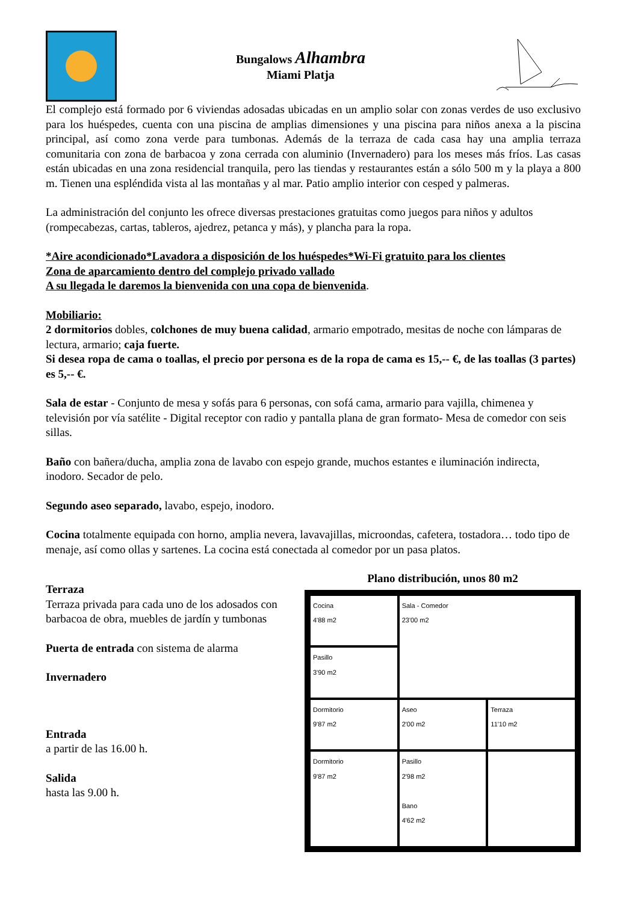Bungalows Alhambra
Miami Platja
El complejo está formado por 6 viviendas adosadas ubicadas en un amplio solar con zonas verdes de uso exclusivo para los huéspedes, cuenta con una piscina de amplias dimensiones y una piscina para niños anexa a la piscina principal, así como zona verde para tumbonas. Además de la terraza de cada casa hay una amplia terraza comunitaria con zona de barbacoa y zona cerrada con aluminio (Invernadero) para los meses más fríos. Las casas están ubicadas en una zona residencial tranquila, pero las tiendas y restaurantes están a sólo 500 m y la playa a 800 m. Tienen una espléndida vista al las montañas y al mar. Patio amplio interior con cesped y palmeras.
La administración del conjunto les ofrece diversas prestaciones gratuitas como juegos para niños y adultos (rompecabezas, cartas, tableros, ajedrez, petanca y más), y plancha para la ropa.
*Aire acondicionado*Lavadora a disposición de los huéspedes*Wi-Fi gratuito para los clientes
Zona de aparcamiento dentro del complejo privado vallado
A su llegada le daremos la bienvenida con una copa de bienvenida.
Mobiliario:
2 dormitorios dobles, colchones de muy buena calidad, armario empotrado, mesitas de noche con lámparas de lectura, armario; caja fuerte.
Si desea ropa de cama o toallas, el precio por persona es de la ropa de cama es 15,-- €, de las toallas (3 partes) es 5,-- €.
Sala de estar - Conjunto de mesa y sofás para 6 personas, con sofá cama, armario para vajilla, chimenea y televisión por vía satélite - Digital receptor con radio y pantalla plana de gran formato- Mesa de comedor con seis sillas.
Baño con bañera/ducha, amplia zona de lavabo con espejo grande, muchos estantes e iluminación indirecta, inodoro. Secador de pelo.
Segundo aseo separado, lavabo, espejo, inodoro.
Cocina totalmente equipada con horno, amplia nevera, lavavajillas, microondas, cafetera, tostadora… todo tipo de menaje, así como ollas y sartenes. La cocina está conectada al comedor por un pasa platos.
Terraza
Terraza privada para cada uno de los adosados con barbacoa de obra, muebles de jardín y tumbonas
Puerta de entrada con sistema de alarma
Invernadero
Entrada
a partir de las 16.00 h.
Salida
hasta las 9.00 h.
Plano distribución, unos 80 m2
Cocina
4'88 m2
Sala - Comedor
23'00 m2
Pasillo
3'90 m2
Dormitorio
9'87 m2
Aseo
2'00 m2
Terraza
11'10 m2
Dormitorio
9'87 m2
Pasillo
2'98 m2
Bano
4'62 m2